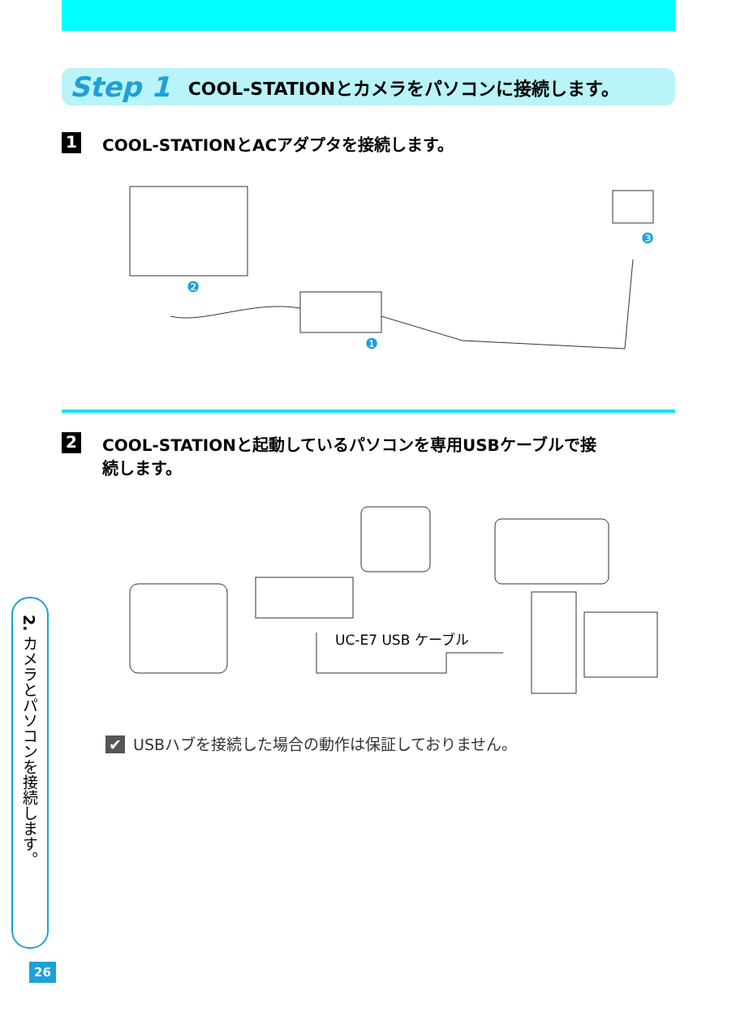Step 1 COOL-STATIONとカメラをパソコンに接続します。
1 COOL-STATIONとACアダプタを接続します。
❶
❷
❸
2 COOL-STATIONと起動しているパソコンを専用USBケーブルで接
続します。
UC-E7 USB ケーブル
✔ USBハブを接続した場合の動作は保証しておりません。
2. カメラとパソコンを接続します。
26